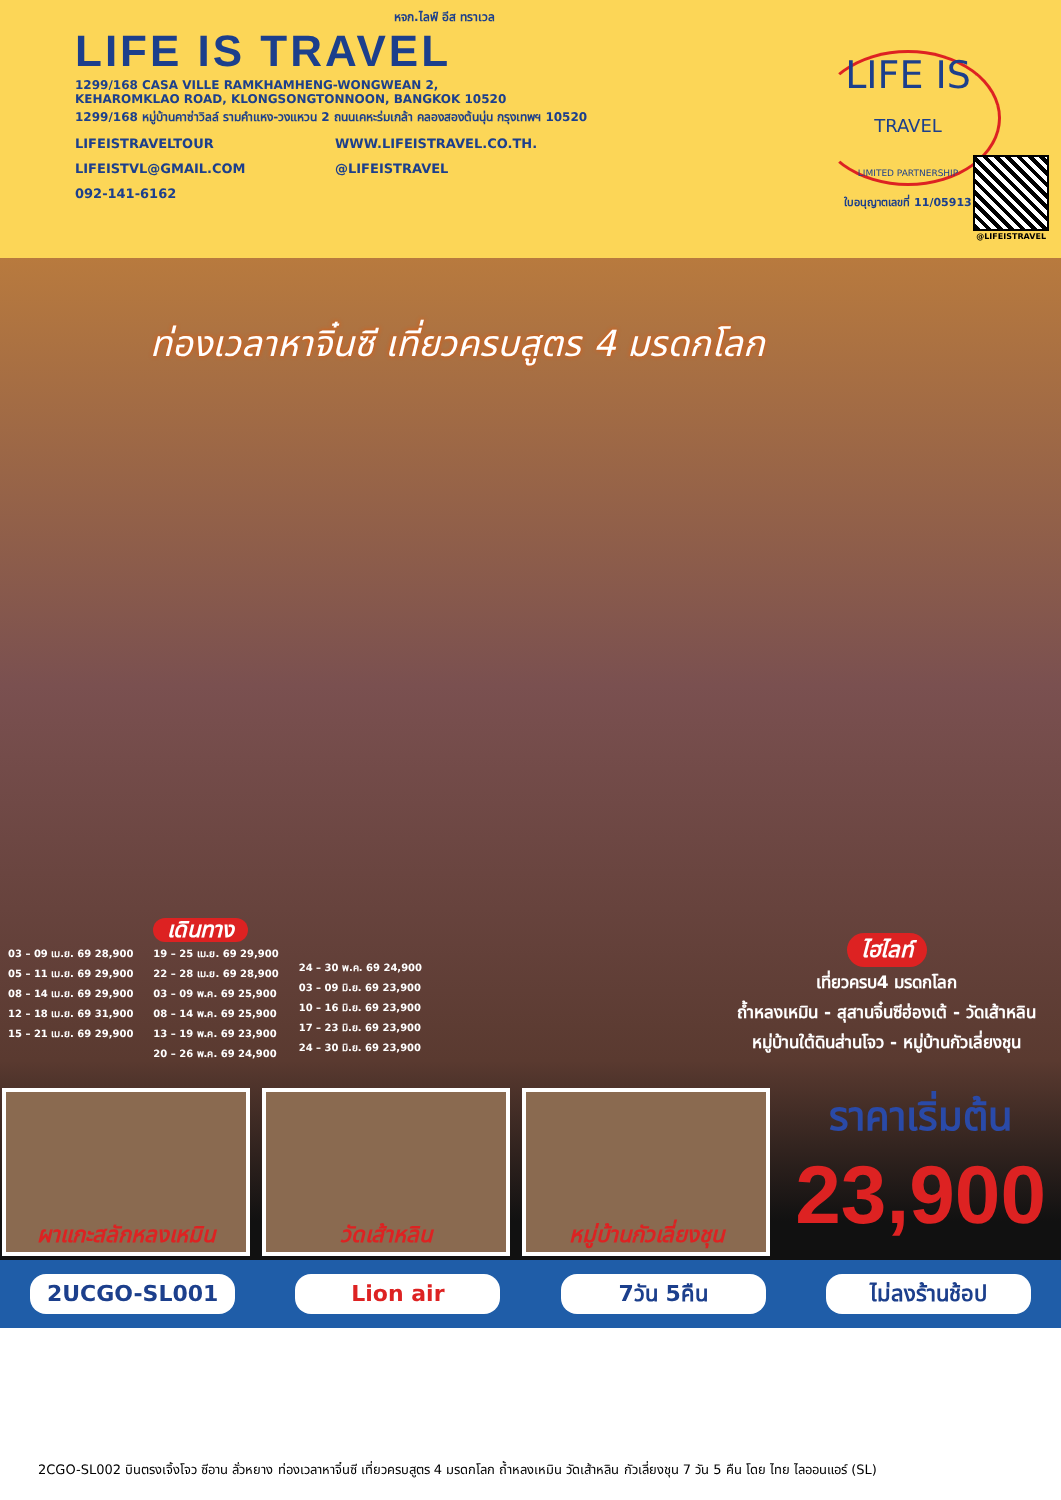หจก.ไลฟ์ อีส ทราเวล
LIFE IS TRAVEL
1299/168 CASA VILLE RAMKHAMHENG-WONGWEAN 2,
KEHAROMKLAO ROAD, KLONGSONGTONNOON, BANGKOK 10520
1299/168 หมู่บ้านคาซ่าวิลล์ รามคำแหง-วงแหวน 2 ถนนเคหะร่มเกล้า คลองสองต้นนุ่น กรุงเทพฯ 10520
LIFEISTRAVELTOUR WWW.LIFEISTRAVEL.CO.TH.
LIFEISTVL@GMAIL.COM @LIFEISTRAVEL
092-141-6162
LIFE IS
TRAVEL
LIMITED PARTNERSHIP
ใบอนุญาตเลขที่ 11/05913
@LIFEISTRAVEL
ท่องเวลาหาจิ๋นซี เที่ยวครบสูตร 4 มรดกโลก
x
03 – 09 เม.ย. 69 28,900
05 – 11 เม.ย. 69 29,900
08 – 14 เม.ย. 69 29,900
12 – 18 เม.ย. 69 31,900
15 – 21 เม.ย. 69 29,900
เดินทาง
19 – 25 เม.ย. 69 29,900
22 – 28 เม.ย. 69 28,900
03 – 09 พ.ค. 69 25,900
08 – 14 พ.ค. 69 25,900
13 – 19 พ.ค. 69 23,900
20 – 26 พ.ค. 69 24,900
24 – 30 พ.ค. 69 24,900
03 – 09 มิ.ย. 69 23,900
10 – 16 มิ.ย. 69 23,900
17 – 23 มิ.ย. 69 23,900
24 – 30 มิ.ย. 69 23,900
ไฮไลท์
เที่ยวครบ4 มรดกโลก
ถ้ำหลงเหมิน - สุสานจิ๋นซีฮ่องเต้ - วัดเส้าหลิน
หมู่บ้านใต้ดินส่านโจว - หมู่บ้านกัวเลี่ยงชุน
ผาแกะสลักหลงเหมิน วัดเส้าหลิน หมู่บ้านกัวเลี่ยงชุน
ราคาเริ่มต้น
23,900
2UCGO-SL001 Lion air 7วัน 5คืน ไม่ลงร้านช้อป
2CGO-SL002 บินตรงเจิ้งโจว ซีอาน ลั่วหยาง ท่องเวลาหาจิ๋นซี เที่ยวครบสูตร 4 มรดกโลก ถ้ำหลงเหมิน วัดเส้าหลิน กัวเลี่ยงชุน 7 วัน 5 คืน โดย ไทย ไลออนแอร์ (SL)